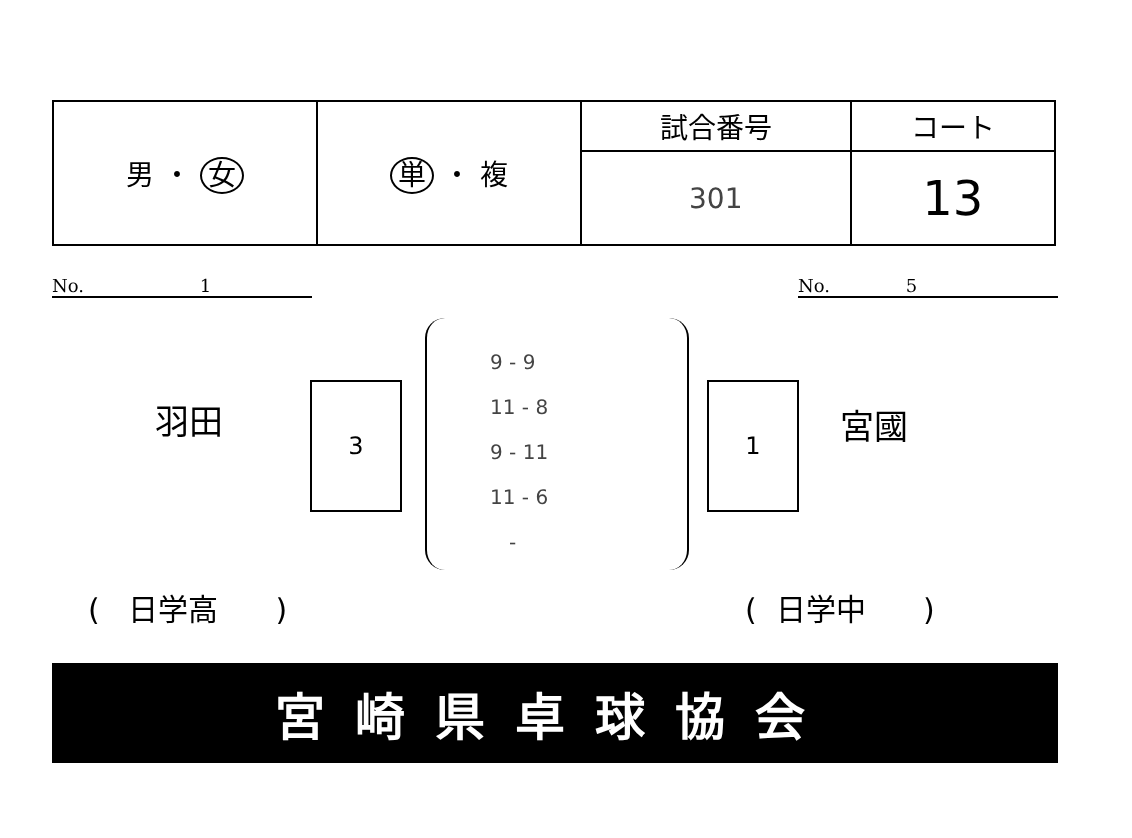| 男 ・ 女 | 単 ・ 複 | 試合番号 | コート |
| | | 301 | 13 |
No. 1 No. 5
羽田
3
9 - 9
11 - 8
9 - 11
11 - 6
-
1
宮國
( 日学高 ) ( 日学中 )
宮崎県卓球協会